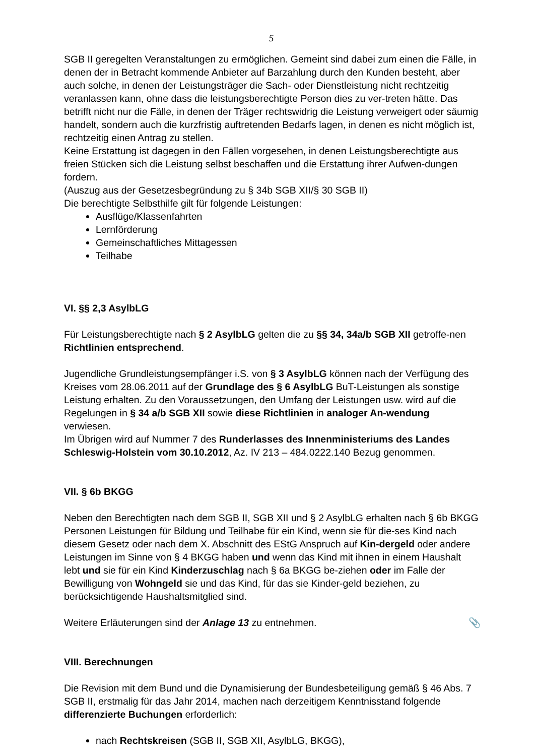5
SGB II geregelten Veranstaltungen zu ermöglichen. Gemeint sind dabei zum einen die Fälle, in denen der in Betracht kommende Anbieter auf Barzahlung durch den Kunden besteht, aber auch solche, in denen der Leistungsträger die Sach- oder Dienstleistung nicht rechtzeitig veranlassen kann, ohne dass die leistungsberechtigte Person dies zu ver-treten hätte. Das betrifft nicht nur die Fälle, in denen der Träger rechtswidrig die Leistung verweigert oder säumig handelt, sondern auch die kurzfristig auftretenden Bedarfs lagen, in denen es nicht möglich ist, rechtzeitig einen Antrag zu stellen.
Keine Erstattung ist dagegen in den Fällen vorgesehen, in denen Leistungsberechtigte aus freien Stücken sich die Leistung selbst beschaffen und die Erstattung ihrer Aufwen-dungen fordern.
(Auszug aus der Gesetzesbegründung zu § 34b SGB XII/§ 30 SGB II)
Die berechtigte Selbsthilfe gilt für folgende Leistungen:
Ausflüge/Klassenfahrten
Lernförderung
Gemeinschaftliches Mittagessen
Teilhabe
VI. §§ 2,3 AsylbLG
Für Leistungsberechtigte nach § 2 AsylbLG gelten die zu §§ 34, 34a/b SGB XII getroffe-nen Richtlinien entsprechend.
Jugendliche Grundleistungsempfänger i.S. von § 3 AsylbLG können nach der Verfügung des Kreises vom 28.06.2011 auf der Grundlage des § 6 AsylbLG BuT-Leistungen als sonstige Leistung erhalten. Zu den Voraussetzungen, den Umfang der Leistungen usw. wird auf die Regelungen in § 34 a/b SGB XII sowie diese Richtlinien in analoger An-wendung verwiesen.
Im Übrigen wird auf Nummer 7 des Runderlasses des Innenministeriums des Landes Schleswig-Holstein vom 30.10.2012, Az. IV 213 – 484.0222.140 Bezug genommen.
VII. § 6b BKGG
Neben den Berechtigten nach dem SGB II, SGB XII und § 2 AsylbLG erhalten nach § 6b BKGG Personen Leistungen für Bildung und Teilhabe für ein Kind, wenn sie für die-ses Kind nach diesem Gesetz oder nach dem X. Abschnitt des EStG Anspruch auf Kin-dergeld oder andere Leistungen im Sinne von § 4 BKGG haben und wenn das Kind mit ihnen in einem Haushalt lebt und sie für ein Kind Kinderzuschlag nach § 6a BKGG be-ziehen oder im Falle der Bewilligung von Wohngeld sie und das Kind, für das sie Kinder-geld beziehen, zu berücksichtigende Haushaltsmitglied sind.
📎 Weitere Erläuterungen sind der Anlage 13 zu entnehmen.
VIII. Berechnungen
Die Revision mit dem Bund und die Dynamisierung der Bundesbeteiligung gemäß § 46 Abs. 7 SGB II, erstmalig für das Jahr 2014, machen nach derzeitigem Kenntnisstand folgende differenzierte Buchungen erforderlich:
nach Rechtskreisen (SGB II, SGB XII, AsylbLG, BKGG),